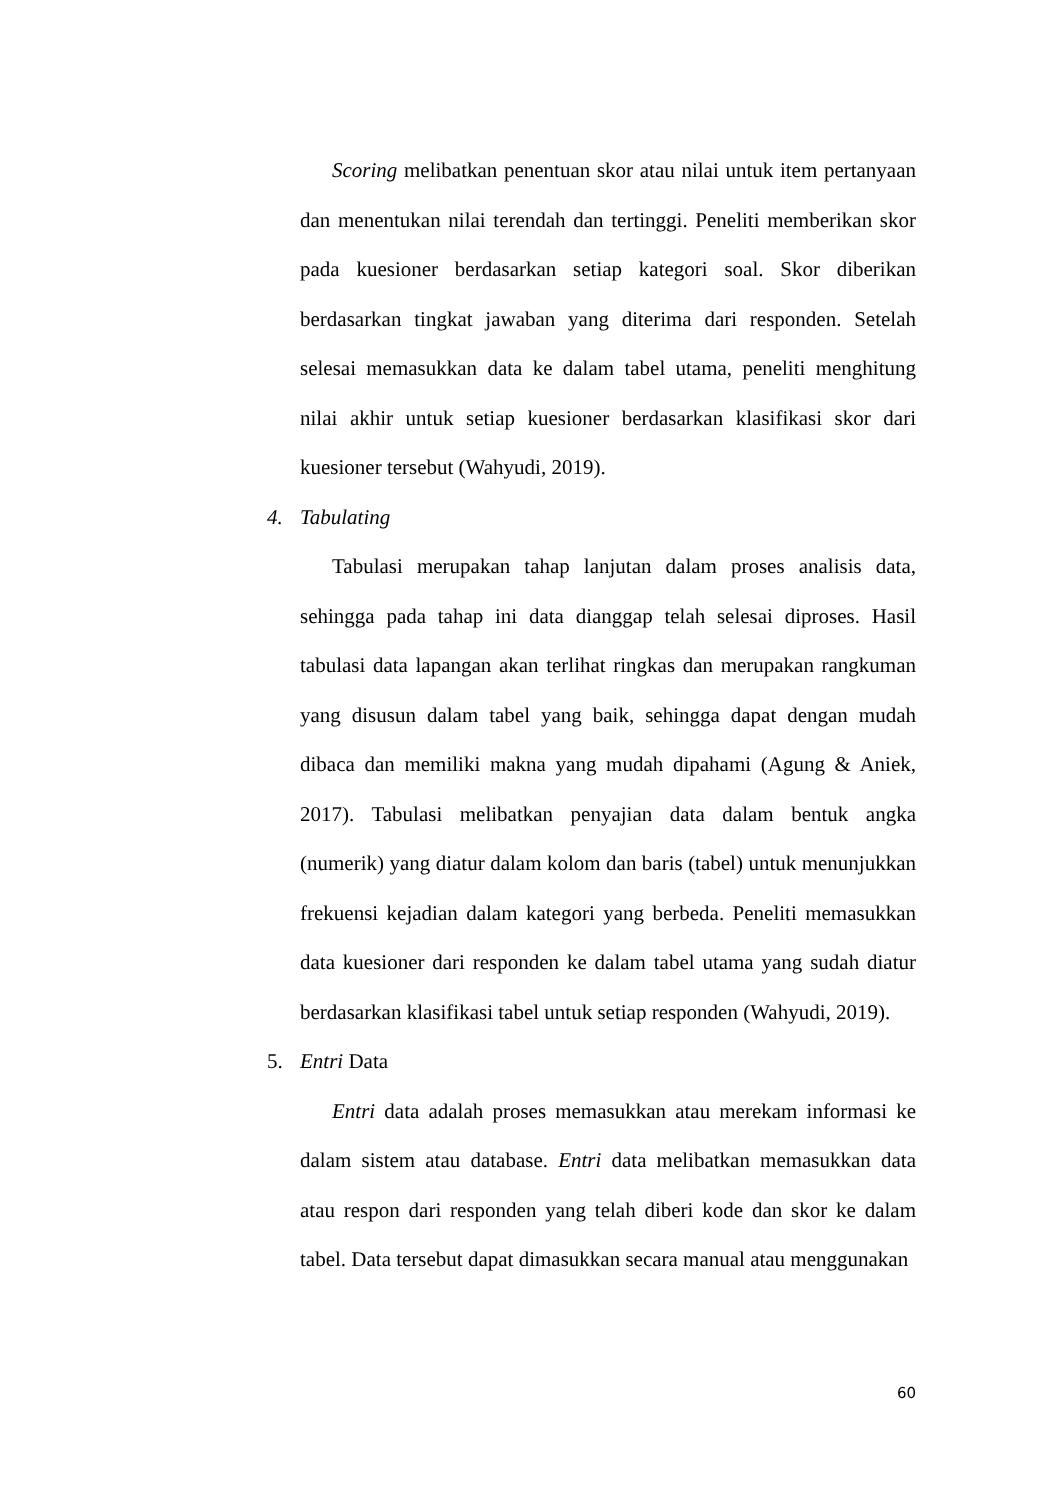Scoring melibatkan penentuan skor atau nilai untuk item pertanyaan dan menentukan nilai terendah dan tertinggi. Peneliti memberikan skor pada kuesioner berdasarkan setiap kategori soal. Skor diberikan berdasarkan tingkat jawaban yang diterima dari responden. Setelah selesai memasukkan data ke dalam tabel utama, peneliti menghitung nilai akhir untuk setiap kuesioner berdasarkan klasifikasi skor dari kuesioner tersebut (Wahyudi, 2019).
4. Tabulating
Tabulasi merupakan tahap lanjutan dalam proses analisis data, sehingga pada tahap ini data dianggap telah selesai diproses. Hasil tabulasi data lapangan akan terlihat ringkas dan merupakan rangkuman yang disusun dalam tabel yang baik, sehingga dapat dengan mudah dibaca dan memiliki makna yang mudah dipahami (Agung & Aniek, 2017). Tabulasi melibatkan penyajian data dalam bentuk angka (numerik) yang diatur dalam kolom dan baris (tabel) untuk menunjukkan frekuensi kejadian dalam kategori yang berbeda. Peneliti memasukkan data kuesioner dari responden ke dalam tabel utama yang sudah diatur berdasarkan klasifikasi tabel untuk setiap responden (Wahyudi, 2019).
5. Entri Data
Entri data adalah proses memasukkan atau merekam informasi ke dalam sistem atau database. Entri data melibatkan memasukkan data atau respon dari responden yang telah diberi kode dan skor ke dalam tabel. Data tersebut dapat dimasukkan secara manual atau menggunakan
60